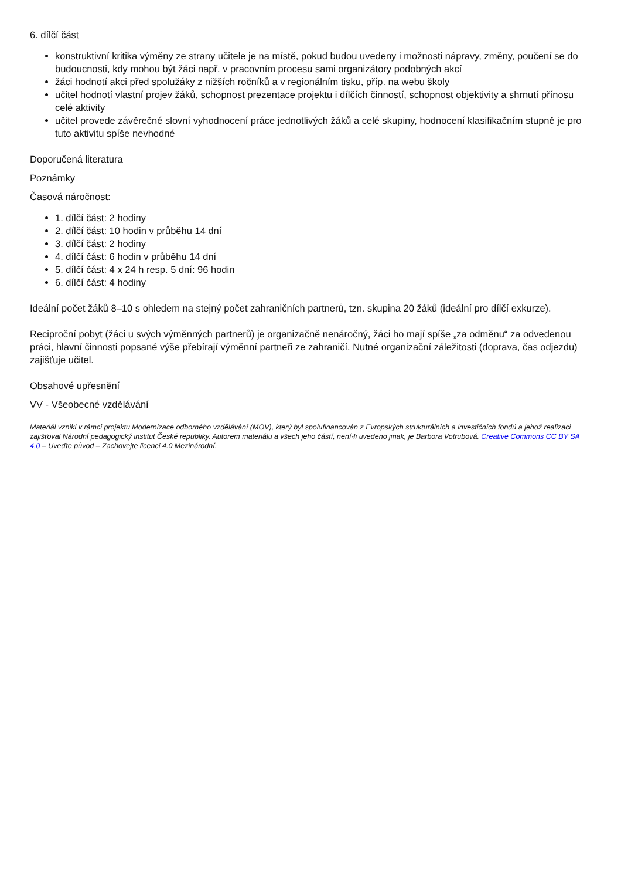6. dílčí část
konstruktivní kritika výměny ze strany učitele je na místě, pokud budou uvedeny i možnosti nápravy, změny, poučení se do budoucnosti, kdy mohou být žáci např. v pracovním procesu sami organizátory podobných akcí
žáci hodnotí akci před spolužáky z nižších ročníků a v regionálním tisku, příp. na webu školy
učitel hodnotí vlastní projev žáků, schopnost prezentace projektu i dílčích činností, schopnost objektivity a shrnutí přínosu celé aktivity
učitel provede závěrečné slovní vyhodnocení práce jednotlivých žáků a celé skupiny, hodnocení klasifikačním stupně je pro tuto aktivitu spíše nevhodné
Doporučená literatura
Poznámky
Časová náročnost:
1. dílčí část: 2 hodiny
2. dílčí část: 10 hodin v průběhu 14 dní
3. dílčí část: 2 hodiny
4. dílčí část: 6 hodin v průběhu 14 dní
5. dílčí část: 4 x 24 h resp. 5 dní: 96 hodin
6. dílčí část: 4 hodiny
Ideální počet žáků 8–10 s ohledem na stejný počet zahraničních partnerů, tzn. skupina 20 žáků (ideální pro dílčí exkurze).
Reciproční pobyt (žáci u svých výměnných partnerů) je organizačně nenáročný, žáci ho mají spíše „za odměnu“ za odvedenou práci, hlavní činnosti popsané výše přebírají výměnní partneři ze zahraničí. Nutné organizační záležitosti (doprava, čas odjezdu) zajišťuje učitel.
Obsahové upřesnění
VV - Všeobecné vzdělávání
Materiál vznikl v rámci projektu Modernizace odborného vzdělávání (MOV), který byl spolufinancován z Evropských strukturálních a investičních fondů a jehož realizaci zajišťoval Národní pedagogický institut České republiky. Autorem materiálu a všech jeho částí, není-li uvedeno jinak, je Barbora Votrubová. Creative Commons CC BY SA 4.0 – Uveďte původ – Zachovejte licenci 4.0 Mezinárodní.